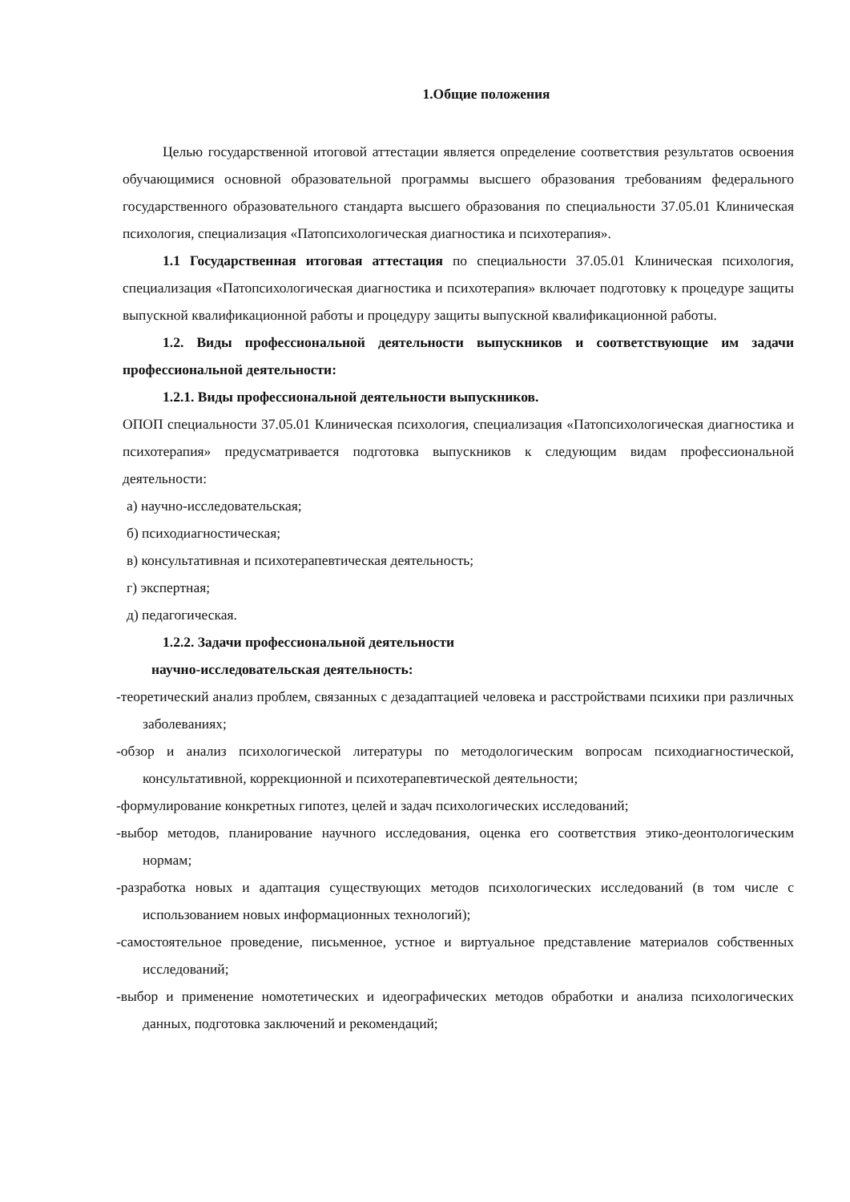1.Общие положения
Целью государственной итоговой аттестации является определение соответствия результатов освоения обучающимися основной образовательной программы высшего образования требованиям федерального государственного образовательного стандарта высшего образования по специальности 37.05.01 Клиническая психология, специализация «Патопсихологическая диагностика и психотерапия».
1.1 Государственная итоговая аттестация по специальности 37.05.01 Клиническая психология, специализация «Патопсихологическая диагностика и психотерапия» включает подготовку к процедуре защиты выпускной квалификационной работы и процедуру защиты выпускной квалификационной работы.
1.2. Виды профессиональной деятельности выпускников и соответствующие им задачи профессиональной деятельности:
1.2.1. Виды профессиональной деятельности выпускников.
ОПОП специальности 37.05.01 Клиническая психология, специализация «Патопсихологическая диагностика и психотерапия» предусматривается подготовка выпускников к следующим видам профессиональной деятельности:
а) научно-исследовательская;
б) психодиагностическая;
в) консультативная и психотерапевтическая деятельность;
г) экспертная;
д) педагогическая.
1.2.2. Задачи профессиональной деятельности
научно-исследовательская деятельность:
-теоретический анализ проблем, связанных с дезадаптацией человека и расстройствами психики при различных заболеваниях;
-обзор и анализ психологической литературы по методологическим вопросам психодиагностической, консультативной, коррекционной и психотерапевтической деятельности;
-формулирование конкретных гипотез, целей и задач психологических исследований;
-выбор методов, планирование научного исследования, оценка его соответствия этико-деонтологическим нормам;
-разработка новых и адаптация существующих методов психологических исследований (в том числе с использованием новых информационных технологий);
-самостоятельное проведение, письменное, устное и виртуальное представление материалов собственных исследований;
-выбор и применение номотетических и идеографических методов обработки и анализа психологических данных, подготовка заключений и рекомендаций;